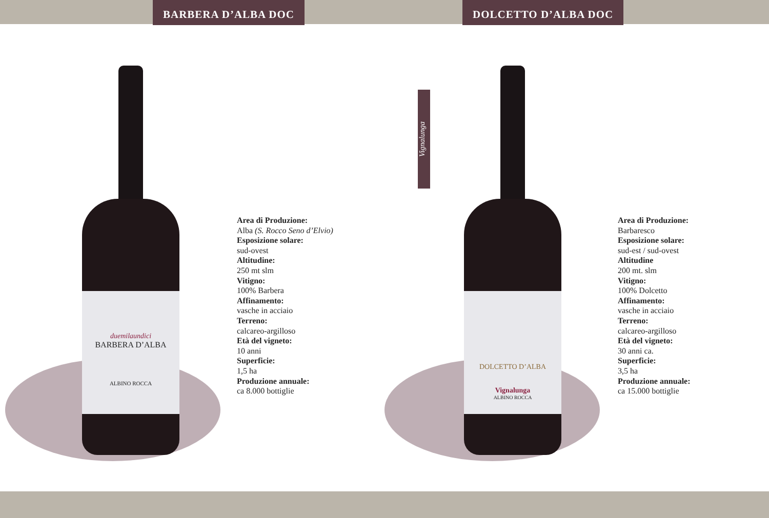BARBERA D’ALBA DOC
duemilaundici
BARBERA D’ALBA
ALBINO ROCCA
Area di Produzione:
Alba (S. Rocco Seno d’Elvio)
Esposizione solare:
sud-ovest
Altitudine:
250 mt slm
Vitigno:
100% Barbera
Affinamento:
vasche in acciaio
Terreno:
calcareo-argilloso
Età del vigneto:
10 anni
Superficie:
1,5 ha
Produzione annuale:
ca 8.000 bottiglie
Vignalunga
DOLCETTO D’ALBA DOC
DOLCETTO D’ALBA
Vignalunga
ALBINO ROCCA
Area di Produzione:
Barbaresco
Esposizione solare:
sud-est / sud-ovest
Altitudine
200 mt. slm
Vitigno:
100% Dolcetto
Affinamento:
vasche in acciaio
Terreno:
calcareo-argilloso
Età del vigneto:
30 anni ca.
Superficie:
3,5 ha
Produzione annuale:
ca 15.000 bottiglie